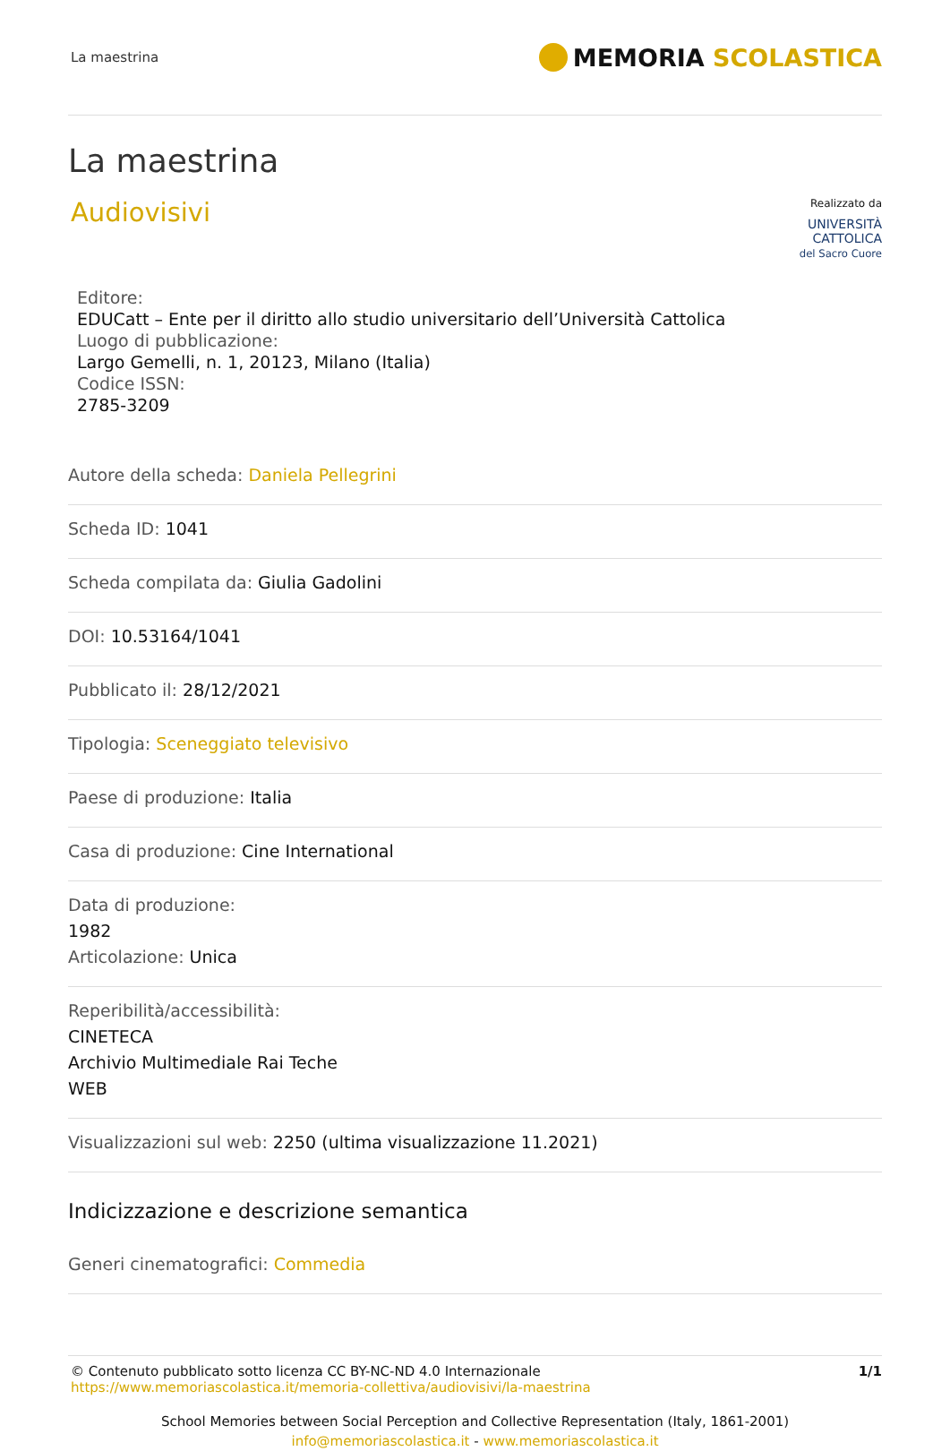La maestrina MEMORIA SCOLASTICA
La maestrina
Audiovisivi
Realizzato da
UNIVERSITÀ
CATTOLICA
del Sacro Cuore
Editore:
EDUCatt – Ente per il diritto allo studio universitario dell’Università Cattolica
Luogo di pubblicazione:
Largo Gemelli, n. 1, 20123, Milano (Italia)
Codice ISSN:
2785-3209
Autore della scheda: Daniela Pellegrini
Scheda ID: 1041
Scheda compilata da: Giulia Gadolini
DOI: 10.53164/1041
Pubblicato il: 28/12/2021
Tipologia: Sceneggiato televisivo
Paese di produzione: Italia
Casa di produzione: Cine International
Data di produzione:
1982
Articolazione: Unica
Reperibilità/accessibilità:
CINETECA
Archivio Multimediale Rai Teche
WEB
Visualizzazioni sul web: 2250 (ultima visualizzazione 11.2021)
Indicizzazione e descrizione semantica
Generi cinematografici: Commedia
© Contenuto pubblicato sotto licenza CC BY-NC-ND 4.0 Internazionale
https://www.memoriascolastica.it/memoria-collettiva/audiovisivi/la-maestrina
1/1
School Memories between Social Perception and Collective Representation (Italy, 1861-2001)
info@memoriascolastica.it - www.memoriascolastica.it